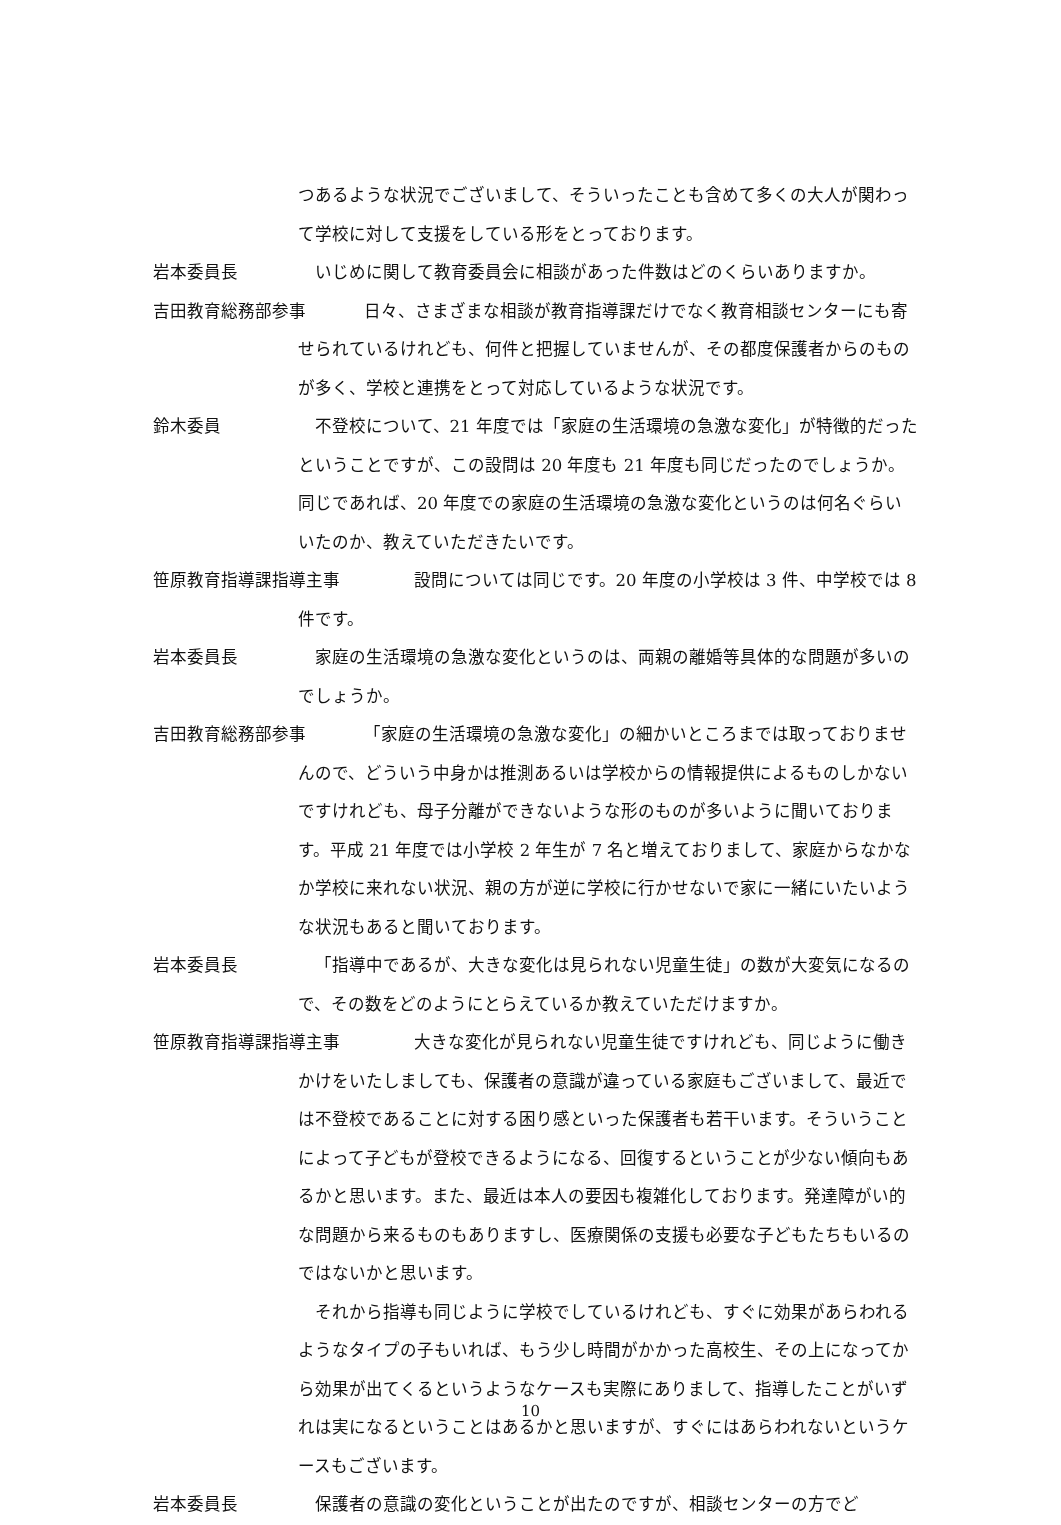つあるような状況でございまして、そういったことも含めて多くの大人が関わって学校に対して支援をしている形をとっております。
岩本委員長
いじめに関して教育委員会に相談があった件数はどのくらいありますか。
吉田教育総務部参事
日々、さまざまな相談が教育指導課だけでなく教育相談センターにも寄せられているけれども、何件と把握していませんが、その都度保護者からのものが多く、学校と連携をとって対応しているような状況です。
鈴木委員
不登校について、21 年度では「家庭の生活環境の急激な変化」が特徴的だったということですが、この設問は 20 年度も 21 年度も同じだったのでしょうか。同じであれば、20 年度での家庭の生活環境の急激な変化というのは何名ぐらいいたのか、教えていただきたいです。
笹原教育指導課指導主事
設問については同じです。20 年度の小学校は 3 件、中学校では 8 件です。
岩本委員長
家庭の生活環境の急激な変化というのは、両親の離婚等具体的な問題が多いのでしょうか。
吉田教育総務部参事
「家庭の生活環境の急激な変化」の細かいところまでは取っておりませんので、どういう中身かは推測あるいは学校からの情報提供によるものしかないですけれども、母子分離ができないような形のものが多いように聞いております。平成 21 年度では小学校 2 年生が 7 名と増えておりまして、家庭からなかなか学校に来れない状況、親の方が逆に学校に行かせないで家に一緒にいたいような状況もあると聞いております。
岩本委員長
「指導中であるが、大きな変化は見られない児童生徒」の数が大変気になるので、その数をどのようにとらえているか教えていただけますか。
笹原教育指導課指導主事
大きな変化が見られない児童生徒ですけれども、同じように働きかけをいたしましても、保護者の意識が違っている家庭もございまして、最近では不登校であることに対する困り感といった保護者も若干います。そういうことによって子どもが登校できるようになる、回復するということが少ない傾向もあるかと思います。また、最近は本人の要因も複雑化しております。発達障がい的な問題から来るものもありますし、医療関係の支援も必要な子どもたちもいるのではないかと思います。
それから指導も同じように学校でしているけれども、すぐに効果があらわれるようなタイプの子もいれば、もう少し時間がかかった高校生、その上になってから効果が出てくるというようなケースも実際にありまして、指導したことがいずれは実になるということはあるかと思いますが、すぐにはあらわれないというケースもございます。
岩本委員長
保護者の意識の変化ということが出たのですが、相談センターの方でど
10